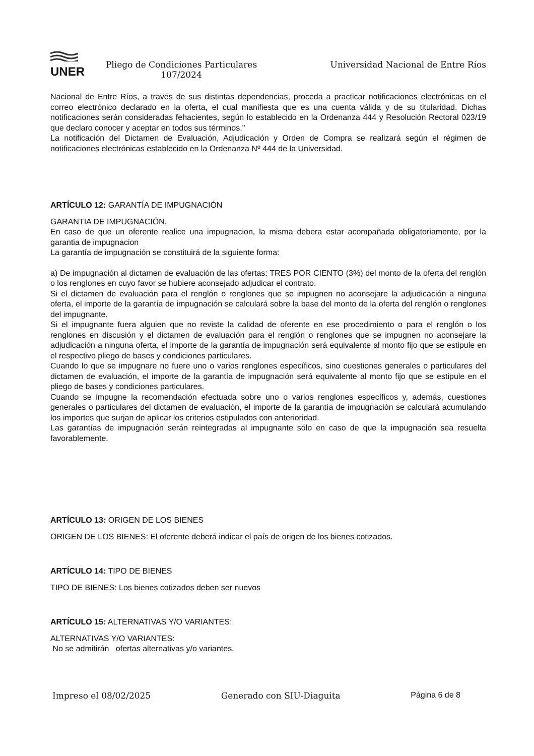UNER
Pliego de Condiciones Particulares
107/2024
Universidad Nacional de Entre Ríos
Nacional de Entre Ríos, a través de sus distintas dependencias, proceda a practicar notificaciones electrónicas en el correo electrónico declarado en la oferta, el cual manifiesta que es una cuenta válida y de su titularidad. Dichas notificaciones serán consideradas fehacientes, según lo establecido en la Ordenanza 444 y Resolución Rectoral 023/19 que declaro conocer y aceptar en todos sus términos."
La notificación del Dictamen de Evaluación, Adjudicación y Orden de Compra se realizará según el régimen de notificaciones electrónicas establecido en la Ordenanza Nº 444 de la Universidad.
ARTÍCULO 12: GARANTÍA DE IMPUGNACIÓN
GARANTIA DE IMPUGNACIÓN.
En caso de que un oferente realice una impugnacion, la misma debera estar acompañada obligatoriamente, por la garantia de impugnacion
La garantía de impugnación se constituirá de la siguiente forma:
a) De impugnación al dictamen de evaluación de las ofertas: TRES POR CIENTO (3%) del monto de la oferta del renglón o los renglones en cuyo favor se hubiere aconsejado adjudicar el contrato.
Si el dictamen de evaluación para el renglón o renglones que se impugnen no aconsejare la adjudicación a ninguna oferta, el importe de la garantía de impugnación se calculará sobre la base del monto de la oferta del renglón o renglones del impugnante.
Si el impugnante fuera alguien que no reviste la calidad de oferente en ese procedimiento o para el renglón o los renglones en discusión y el dictamen de evaluación para el renglón o renglones que se impugnen no aconsejare la adjudicación a ninguna oferta, el importe de la garantía de impugnación será equivalente al monto fijo que se estipule en el respectivo pliego de bases y condiciones particulares.
Cuando lo que se impugnare no fuere uno o varios renglones específicos, sino cuestiones generales o particulares del dictamen de evaluación, el importe de la garantía de impugnación será equivalente al monto fijo que se estipule en el pliego de bases y condiciones particulares.
Cuando se impugne la recomendación efectuada sobre uno o varios renglones específicos y, además, cuestiones generales o particulares del dictamen de evaluación, el importe de la garantía de impugnación se calculará acumulando los importes que surjan de aplicar los criterios estipulados con anterioridad.
Las garantías de impugnación serán reintegradas al impugnante sólo en caso de que la impugnación sea resuelta favorablemente.
ARTÍCULO 13: ORIGEN DE LOS BIENES
ORIGEN DE LOS BIENES: El oferente deberá indicar el país de origen de los bienes cotizados.
ARTÍCULO 14: TIPO DE BIENES
TIPO DE BIENES: Los bienes cotizados deben ser nuevos
ARTÍCULO 15: ALTERNATIVAS Y/O VARIANTES:
ALTERNATIVAS Y/O VARIANTES:
No se admitirán ofertas alternativas y/o variantes.
Impreso el 08/02/2025 Generado con SIU-Diaguita Página 6 de 8